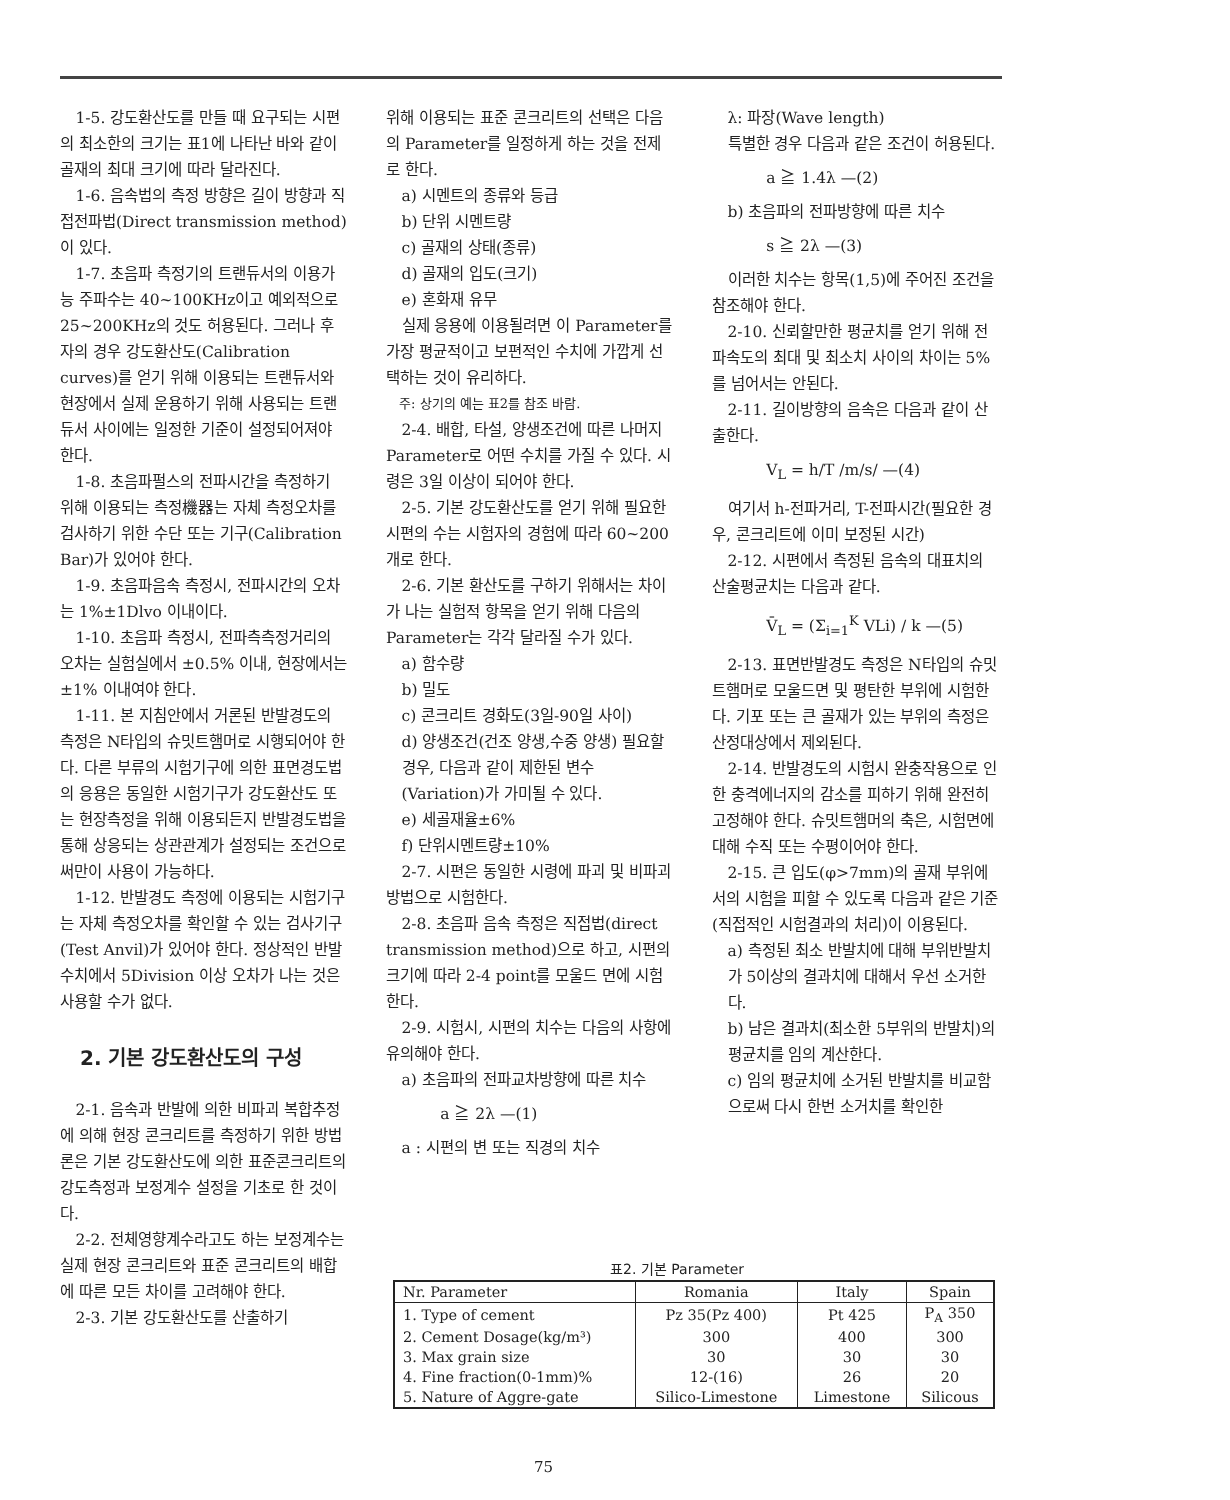1-5. 강도환산도를 만들 때 요구되는 시편의 최소한의 크기는 표1에 나타난 바와 같이 골재의 최대 크기에 따라 달라진다.
1-6. 음속법의 측정 방향은 길이 방향과 직접전파법(Direct transmission method)이 있다.
1-7. 초음파 측정기의 트랜듀서의 이용가능 주파수는 40~100KHz이고 예외적으로 25~200KHz의 것도 허용된다. 그러나 후자의 경우 강도환산도(Calibration curves)를 얻기 위해 이용되는 트랜듀서와 현장에서 실제 운용하기 위해 사용되는 트랜듀서 사이에는 일정한 기준이 설정되어져야 한다.
1-8. 초음파펄스의 전파시간을 측정하기 위해 이용되는 측정機器는 자체 측정오차를 검사하기 위한 수단 또는 기구(Calibration Bar)가 있어야 한다.
1-9. 초음파음속 측정시, 전파시간의 오차는 1%±1Dlvo 이내이다.
1-10. 초음파 측정시, 전파측측정거리의 오차는 실험실에서 ±0.5% 이내, 현장에서는 ±1% 이내여야 한다.
1-11. 본 지침안에서 거론된 반발경도의 측정은 N타입의 슈밋트햄머로 시행되어야 한다. 다른 부류의 시험기구에 의한 표면경도법의 응용은 동일한 시험기구가 강도환산도 또는 현장측정을 위해 이용되든지 반발경도법을 통해 상응되는 상관관계가 설정되는 조건으로써만이 사용이 가능하다.
1-12. 반발경도 측정에 이용되는 시험기구는 자체 측정오차를 확인할 수 있는 검사기구(Test Anvil)가 있어야 한다. 정상적인 반발수치에서 5Division 이상 오차가 나는 것은 사용할 수가 없다.
2. 기본 강도환산도의 구성
2-1. 음속과 반발에 의한 비파괴 복합추정에 의해 현장 콘크리트를 측정하기 위한 방법론은 기본 강도환산도에 의한 표준콘크리트의 강도측정과 보정계수 설정을 기초로 한 것이다.
2-2. 전체영향계수라고도 하는 보정계수는 실제 현장 콘크리트와 표준 콘크리트의 배합에 따른 모든 차이를 고려해야 한다.
2-3. 기본 강도환산도를 산출하기
위해 이용되는 표준 콘크리트의 선택은 다음의 Parameter를 일정하게 하는 것을 전제로 한다.
a) 시멘트의 종류와 등급
b) 단위 시멘트량
c) 골재의 상태(종류)
d) 골재의 입도(크기)
e) 혼화재 유무
실제 응용에 이용될려면 이 Parameter를 가장 평균적이고 보편적인 수치에 가깝게 선택하는 것이 유리하다.
주: 상기의 예는 표2를 참조 바람.
2-4. 배합, 타설, 양생조건에 따른 나머지 Parameter로 어떤 수치를 가질 수 있다. 시령은 3일 이상이 되어야 한다.
2-5. 기본 강도환산도를 얻기 위해 필요한 시편의 수는 시험자의 경험에 따라 60~200개로 한다.
2-6. 기본 환산도를 구하기 위해서는 차이가 나는 실험적 항목을 얻기 위해 다음의 Parameter는 각각 달라질 수가 있다.
a) 함수량
b) 밀도
c) 콘크리트 경화도(3일-90일 사이)
d) 양생조건(건조 양생,수중 양생) 필요할 경우, 다음과 같이 제한된 변수(Variation)가 가미될 수 있다.
e) 세골재율±6%
f) 단위시멘트량±10%
2-7. 시편은 동일한 시령에 파괴 및 비파괴 방법으로 시험한다.
2-8. 초음파 음속 측정은 직접법(direct transmission method)으로 하고, 시편의 크기에 따라 2-4 point를 모울드 면에 시험한다.
2-9. 시험시, 시편의 치수는 다음의 사항에 유의해야 한다.
a) 초음파의 전파교차방향에 따른 치수
a ≧ 2λ —(1)
a : 시편의 변 또는 직경의 치수
λ: 파장(Wave length)
특별한 경우 다음과 같은 조건이 허용된다.
a ≧ 1.4λ —(2)
b) 초음파의 전파방향에 따른 치수
s ≧ 2λ —(3)
이러한 치수는 항목(1,5)에 주어진 조건을 참조해야 한다.
2-10. 신뢰할만한 평균치를 얻기 위해 전파속도의 최대 및 최소치 사이의 차이는 5%를 넘어서는 안된다.
2-11. 길이방향의 음속은 다음과 같이 산출한다.
V<sub>L</sub> = h/T /m/s/ —(4)
여기서 h-전파거리, T-전파시간(필요한 경우, 콘크리트에 이미 보정된 시간)
2-12. 시편에서 측정된 음속의 대표치의 산술평균치는 다음과 같다.
V̄<sub>L</sub> = (Σ<sub>i=1</sub><sup>K</sup> VLi) / k —(5)
2-13. 표면반발경도 측정은 N타입의 슈밋트햄머로 모울드면 및 평탄한 부위에 시험한다. 기포 또는 큰 골재가 있는 부위의 측정은 산정대상에서 제외된다.
2-14. 반발경도의 시험시 완충작용으로 인한 충격에너지의 감소를 피하기 위해 완전히 고정해야 한다. 슈밋트햄머의 축은, 시험면에 대해 수직 또는 수평이어야 한다.
2-15. 큰 입도(φ>7mm)의 골재 부위에서의 시험을 피할 수 있도록 다음과 같은 기준(직접적인 시험결과의 처리)이 이용된다.
a) 측정된 최소 반발치에 대해 부위반발치가 5이상의 결과치에 대해서 우선 소거한다.
b) 남은 결과치(최소한 5부위의 반발치)의 평균치를 임의 계산한다.
c) 임의 평균치에 소거된 반발치를 비교함으로써 다시 한번 소거치를 확인한
표2. 기본 Parameter
| Nr. Parameter | Romania | Italy | Spain |
| --- | --- | --- | --- |
| 1. Type of cement | Pz 35(Pz 400) | Pt 425 | P<sub>A</sub> 350 |
| 2. Cement Dosage(kg/m³) | 300 | 400 | 300 |
| 3. Max grain size | 30 | 30 | 30 |
| 4. Fine fraction(0-1mm)% | 12-(16) | 26 | 20 |
| 5. Nature of Aggre-gate | Silico-Limestone | Limestone | Silicous |
75